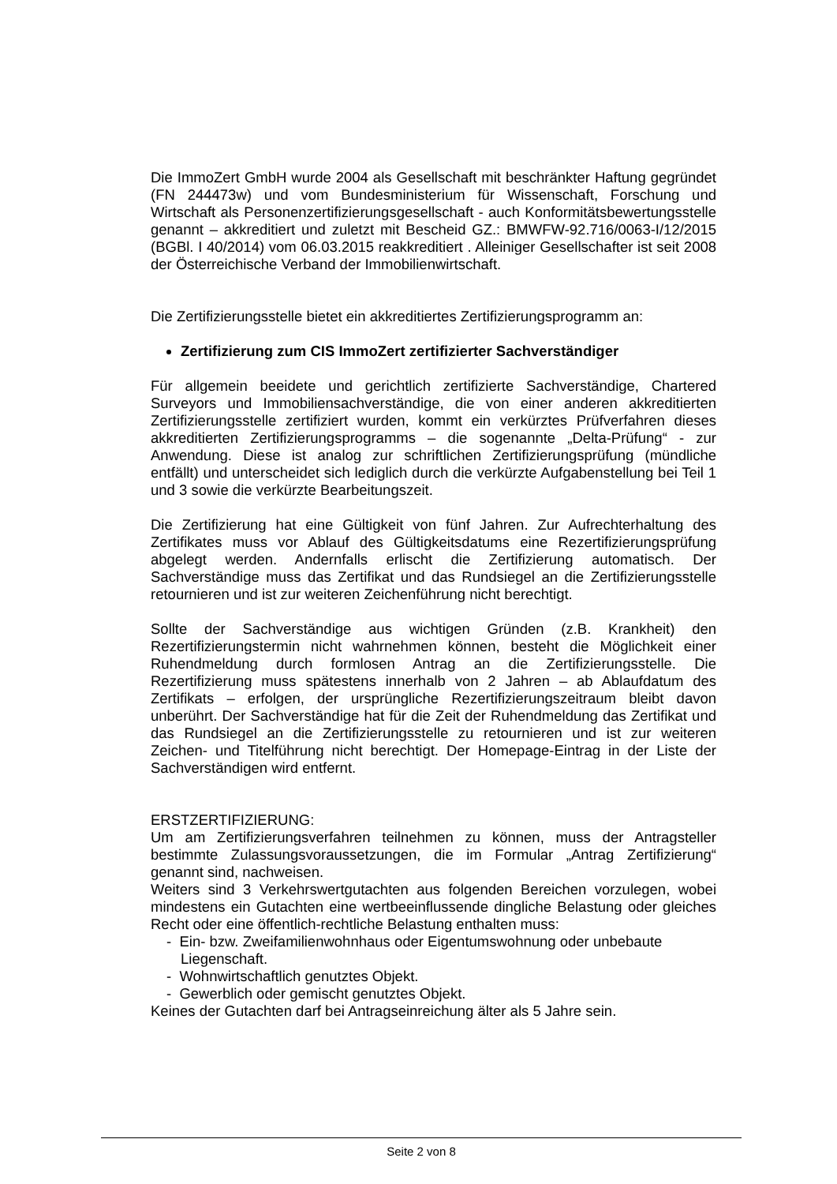Die ImmoZert GmbH wurde 2004 als Gesellschaft mit beschränkter Haftung gegründet (FN 244473w) und vom Bundesministerium für Wissenschaft, Forschung und Wirtschaft als Personenzertifizierungsgesellschaft - auch Konformitätsbewertungsstelle genannt – akkreditiert und zuletzt mit Bescheid GZ.: BMWFW-92.716/0063-I/12/2015 (BGBl. I 40/2014) vom 06.03.2015 reakkreditiert . Alleiniger Gesellschafter ist seit 2008 der Österreichische Verband der Immobilienwirtschaft.
Die Zertifizierungsstelle bietet ein akkreditiertes Zertifizierungsprogramm an:
Zertifizierung zum CIS ImmoZert zertifizierter Sachverständiger
Für allgemein beeidete und gerichtlich zertifizierte Sachverständige, Chartered Surveyors und Immobiliensachverständige, die von einer anderen akkreditierten Zertifizierungsstelle zertifiziert wurden, kommt ein verkürztes Prüfverfahren dieses akkreditierten Zertifizierungsprogramms – die sogenannte „Delta-Prüfung“ - zur Anwendung. Diese ist analog zur schriftlichen Zertifizierungsprüfung (mündliche entfällt) und unterscheidet sich lediglich durch die verkürzte Aufgabenstellung bei Teil 1 und 3 sowie die verkürzte Bearbeitungszeit.
Die Zertifizierung hat eine Gültigkeit von fünf Jahren. Zur Aufrechterhaltung des Zertifikates muss vor Ablauf des Gültigkeitsdatums eine Rezertifizierungsprüfung abgelegt werden. Andernfalls erlischt die Zertifizierung automatisch. Der Sachverständige muss das Zertifikat und das Rundsiegel an die Zertifizierungsstelle retournieren und ist zur weiteren Zeichenführung nicht berechtigt.
Sollte der Sachverständige aus wichtigen Gründen (z.B. Krankheit) den Rezertifizierungstermin nicht wahrnehmen können, besteht die Möglichkeit einer Ruhendmeldung durch formlosen Antrag an die Zertifizierungsstelle. Die Rezertifizierung muss spätestens innerhalb von 2 Jahren – ab Ablaufdatum des Zertifikats – erfolgen, der ursprüngliche Rezertifizierungszeitraum bleibt davon unberührt. Der Sachverständige hat für die Zeit der Ruhendmeldung das Zertifikat und das Rundsiegel an die Zertifizierungsstelle zu retournieren und ist zur weiteren Zeichen- und Titelführung nicht berechtigt. Der Homepage-Eintrag in der Liste der Sachverständigen wird entfernt.
ERSTZERTIFIZIERUNG:
Um am Zertifizierungsverfahren teilnehmen zu können, muss der Antragsteller bestimmte Zulassungsvoraussetzungen, die im Formular „Antrag Zertifizierung“ genannt sind, nachweisen.
Weiters sind 3 Verkehrswertgutachten aus folgenden Bereichen vorzulegen, wobei mindestens ein Gutachten eine wertbeeinflussende dingliche Belastung oder gleiches Recht oder eine öffentlich-rechtliche Belastung enthalten muss:
- Ein- bzw. Zweifamilienwohnhaus oder Eigentumswohnung oder unbebaute Liegenschaft.
- Wohnwirtschaftlich genutztes Objekt.
- Gewerblich oder gemischt genutztes Objekt.
Keines der Gutachten darf bei Antragseinreichung älter als 5 Jahre sein.
Seite 2 von 8